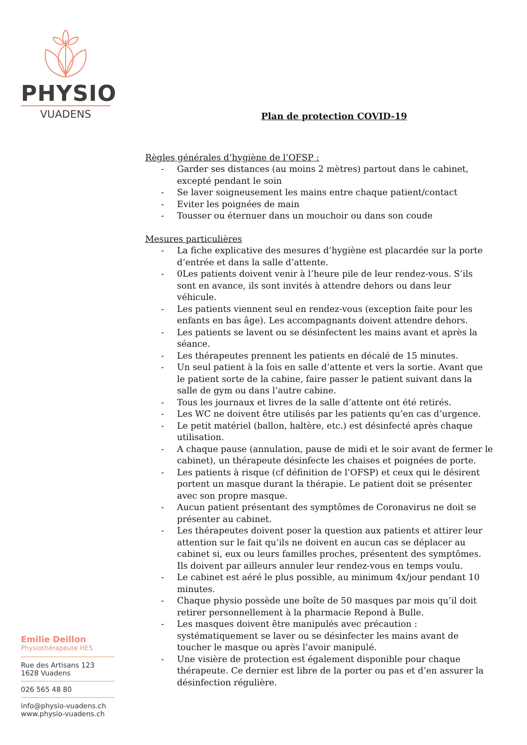PHYSIO
VUADENS
Emilie Deillon
Physiothérapeute HES
Rue des Artisans 123
1628 Vuadens
026 565 48 80
info@physio-vuadens.ch
www.physio-vuadens.ch
Plan de protection COVID-19
Règles générales d’hygiène de l’OFSP :
- Garder ses distances (au moins 2 mètres) partout dans le cabinet, excepté pendant le soin
- Se laver soigneusement les mains entre chaque patient/contact
- Eviter les poignées de main
- Tousser ou éternuer dans un mouchoir ou dans son coude
Mesures particulières
- La fiche explicative des mesures d’hygiène est placardée sur la porte d’entrée et dans la salle d’attente.
- 0Les patients doivent venir à l’heure pile de leur rendez-vous. S’ils sont en avance, ils sont invités à attendre dehors ou dans leur véhicule.
- Les patients viennent seul en rendez-vous (exception faite pour les enfants en bas âge). Les accompagnants doivent attendre dehors.
- Les patients se lavent ou se désinfectent les mains avant et après la séance.
- Les thérapeutes prennent les patients en décalé de 15 minutes.
- Un seul patient à la fois en salle d’attente et vers la sortie. Avant que le patient sorte de la cabine, faire passer le patient suivant dans la salle de gym ou dans l’autre cabine.
- Tous les journaux et livres de la salle d’attente ont été retirés.
- Les WC ne doivent être utilisés par les patients qu’en cas d’urgence.
- Le petit matériel (ballon, haltère, etc.) est désinfecté après chaque utilisation.
- A chaque pause (annulation, pause de midi et le soir avant de fermer le cabinet), un thérapeute désinfecte les chaises et poignées de porte.
- Les patients à risque (cf définition de l’OFSP) et ceux qui le désirent portent un masque durant la thérapie. Le patient doit se présenter avec son propre masque.
- Aucun patient présentant des symptômes de Coronavirus ne doit se présenter au cabinet.
- Les thérapeutes doivent poser la question aux patients et attirer leur attention sur le fait qu’ils ne doivent en aucun cas se déplacer au cabinet si, eux ou leurs familles proches, présentent des symptômes. Ils doivent par ailleurs annuler leur rendez-vous en temps voulu.
- Le cabinet est aéré le plus possible, au minimum 4x/jour pendant 10 minutes.
- Chaque physio possède une boîte de 50 masques par mois qu’il doit retirer personnellement à la pharmacie Repond à Bulle.
- Les masques doivent être manipulés avec précaution : systématiquement se laver ou se désinfecter les mains avant de toucher le masque ou après l’avoir manipulé.
- Une visière de protection est également disponible pour chaque thérapeute. Ce dernier est libre de la porter ou pas et d’en assurer la désinfection régulière.